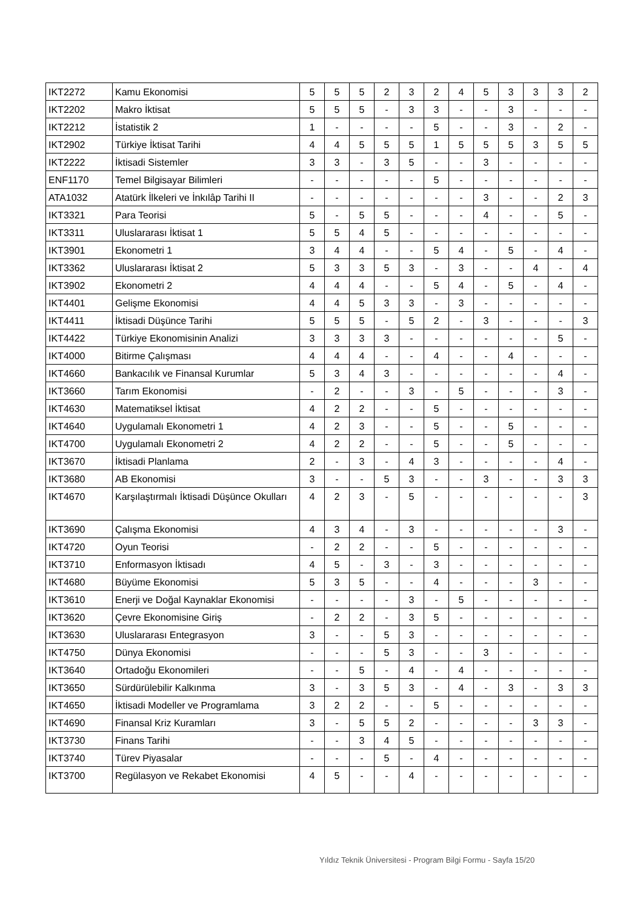| IKT2272 | Kamu Ekonomisi | 5 | 5 | 5 | 2 | 3 | 2 | 4 | 5 | 3 | 3 | 3 | 2 |
| IKT2202 | Makro İktisat | 5 | 5 | 5 | - | 3 | 3 | - | - | 3 | - | - | - |
| IKT2212 | İstatistik 2 | 1 | - | - | - | - | 5 | - | - | 3 | - | 2 | - |
| IKT2902 | Türkiye İktisat Tarihi | 4 | 4 | 5 | 5 | 5 | 1 | 5 | 5 | 5 | 3 | 5 | 5 |
| IKT2222 | İktisadi Sistemler | 3 | 3 | - | 3 | 5 | - | - | 3 | - | - | - | - |
| ENF1170 | Temel Bilgisayar Bilimleri | - | - | - | - | - | 5 | - | - | - | - | - | - |
| ATA1032 | Atatürk İlkeleri ve İnkılâp Tarihi II | - | - | - | - | - | - | - | 3 | - | - | 2 | 3 |
| IKT3321 | Para Teorisi | 5 | - | 5 | 5 | - | - | - | 4 | - | - | 5 | - |
| IKT3311 | Uluslararası İktisat 1 | 5 | 5 | 4 | 5 | - | - | - | - | - | - | - | - |
| IKT3901 | Ekonometri 1 | 3 | 4 | 4 | - | - | 5 | 4 | - | 5 | - | 4 | - |
| IKT3362 | Uluslararası İktisat 2 | 5 | 3 | 3 | 5 | 3 | - | 3 | - | - | 4 | - | 4 |
| IKT3902 | Ekonometri 2 | 4 | 4 | 4 | - | - | 5 | 4 | - | 5 | - | 4 | - |
| IKT4401 | Gelişme Ekonomisi | 4 | 4 | 5 | 3 | 3 | - | 3 | - | - | - | - | - |
| IKT4411 | İktisadi Düşünce Tarihi | 5 | 5 | 5 | - | 5 | 2 | - | 3 | - | - | - | 3 |
| IKT4422 | Türkiye Ekonomisinin Analizi | 3 | 3 | 3 | 3 | - | - | - | - | - | - | 5 | - |
| IKT4000 | Bitirme Çalışması | 4 | 4 | 4 | - | - | 4 | - | - | 4 | - | - | - |
| IKT4660 | Bankacılık ve Finansal Kurumlar | 5 | 3 | 4 | 3 | - | - | - | - | - | - | 4 | - |
| IKT3660 | Tarım Ekonomisi | - | 2 | - | - | 3 | - | 5 | - | - | - | 3 | - |
| IKT4630 | Matematiksel İktisat | 4 | 2 | 2 | - | - | 5 | - | - | - | - | - | - |
| IKT4640 | Uygulamalı Ekonometri 1 | 4 | 2 | 3 | - | - | 5 | - | - | 5 | - | - | - |
| IKT4700 | Uygulamalı Ekonometri 2 | 4 | 2 | 2 | - | - | 5 | - | - | 5 | - | - | - |
| IKT3670 | İktisadi Planlama | 2 | - | 3 | - | 4 | 3 | - | - | - | - | 4 | - |
| IKT3680 | AB Ekonomisi | 3 | - | - | 5 | 3 | - | - | 3 | - | - | 3 | 3 |
| IKT4670 | Karşılaştırmalı İktisadi Düşünce Okulları | 4 | 2 | 3 | - | 5 | - | - | - | - | - | - | 3 |
| IKT3690 | Çalışma Ekonomisi | 4 | 3 | 4 | - | 3 | - | - | - | - | - | 3 | - |
| IKT4720 | Oyun Teorisi | - | 2 | 2 | - | - | 5 | - | - | - | - | - | - |
| IKT3710 | Enformasyon İktisadı | 4 | 5 | - | 3 | - | 3 | - | - | - | - | - | - |
| IKT4680 | Büyüme Ekonomisi | 5 | 3 | 5 | - | - | 4 | - | - | - | 3 | - | - |
| IKT3610 | Enerji ve Doğal Kaynaklar Ekonomisi | - | - | - | - | 3 | - | 5 | - | - | - | - | - |
| IKT3620 | Çevre Ekonomisine Giriş | - | 2 | 2 | - | 3 | 5 | - | - | - | - | - | - |
| IKT3630 | Uluslararası Entegrasyon | 3 | - | - | 5 | 3 | - | - | - | - | - | - | - |
| IKT4750 | Dünya Ekonomisi | - | - | - | 5 | 3 | - | - | 3 | - | - | - | - |
| IKT3640 | Ortadoğu Ekonomileri | - | - | 5 | - | 4 | - | 4 | - | - | - | - | - |
| IKT3650 | Sürdürülebilir Kalkınma | 3 | - | 3 | 5 | 3 | - | 4 | - | 3 | - | 3 | 3 |
| IKT4650 | İktisadi Modeller ve Programlama | 3 | 2 | 2 | - | - | 5 | - | - | - | - | - | - |
| IKT4690 | Finansal Kriz Kuramları | 3 | - | 5 | 5 | 2 | - | - | - | - | 3 | 3 | - |
| IKT3730 | Finans Tarihi | - | - | 3 | 4 | 5 | - | - | - | - | - | - | - |
| IKT3740 | Türev Piyasalar | - | - | - | 5 | - | 4 | - | - | - | - | - | - |
| IKT3700 | Regülasyon ve Rekabet Ekonomisi | 4 | 5 | - | - | 4 | - | - | - | - | - | - | - |
Yıldız Teknik Üniversitesi - Program Bilgi Formu - Sayfa 15/20